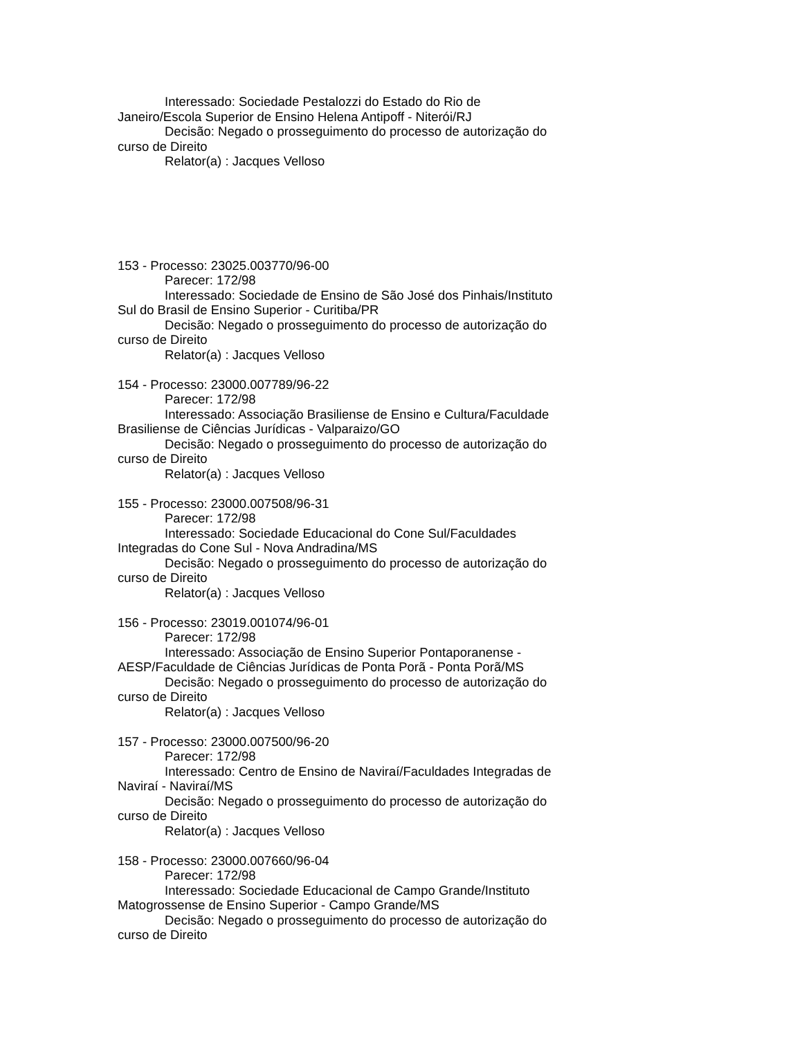Interessado: Sociedade Pestalozzi do Estado do Rio de Janeiro/Escola Superior de Ensino Helena Antipoff - Niterói/RJ
Decisão: Negado o prosseguimento do processo de autorização do curso de Direito
Relator(a) : Jacques Velloso
153 - Processo: 23025.003770/96-00
Parecer: 172/98
Interessado: Sociedade de Ensino de São José dos Pinhais/Instituto Sul do Brasil de Ensino Superior - Curitiba/PR
Decisão: Negado o prosseguimento do processo de autorização do curso de Direito
Relator(a) : Jacques Velloso
154 - Processo: 23000.007789/96-22
Parecer: 172/98
Interessado: Associação Brasiliense de Ensino e Cultura/Faculdade Brasiliense de Ciências Jurídicas - Valparaizo/GO
Decisão: Negado o prosseguimento do processo de autorização do curso de Direito
Relator(a) : Jacques Velloso
155 - Processo: 23000.007508/96-31
Parecer: 172/98
Interessado: Sociedade Educacional do Cone Sul/Faculdades Integradas do Cone Sul - Nova Andradina/MS
Decisão: Negado o prosseguimento do processo de autorização do curso de Direito
Relator(a) : Jacques Velloso
156 - Processo: 23019.001074/96-01
Parecer: 172/98
Interessado: Associação de Ensino Superior Pontaporanense - AESP/Faculdade de Ciências Jurídicas de Ponta Porã - Ponta Porã/MS
Decisão: Negado o prosseguimento do processo de autorização do curso de Direito
Relator(a) : Jacques Velloso
157 - Processo: 23000.007500/96-20
Parecer: 172/98
Interessado: Centro de Ensino de Naviraí/Faculdades Integradas de Naviraí - Naviraí/MS
Decisão: Negado o prosseguimento do processo de autorização do curso de Direito
Relator(a) : Jacques Velloso
158 - Processo: 23000.007660/96-04
Parecer: 172/98
Interessado: Sociedade Educacional de Campo Grande/Instituto Matogrossense de Ensino Superior - Campo Grande/MS
Decisão: Negado o prosseguimento do processo de autorização do curso de Direito